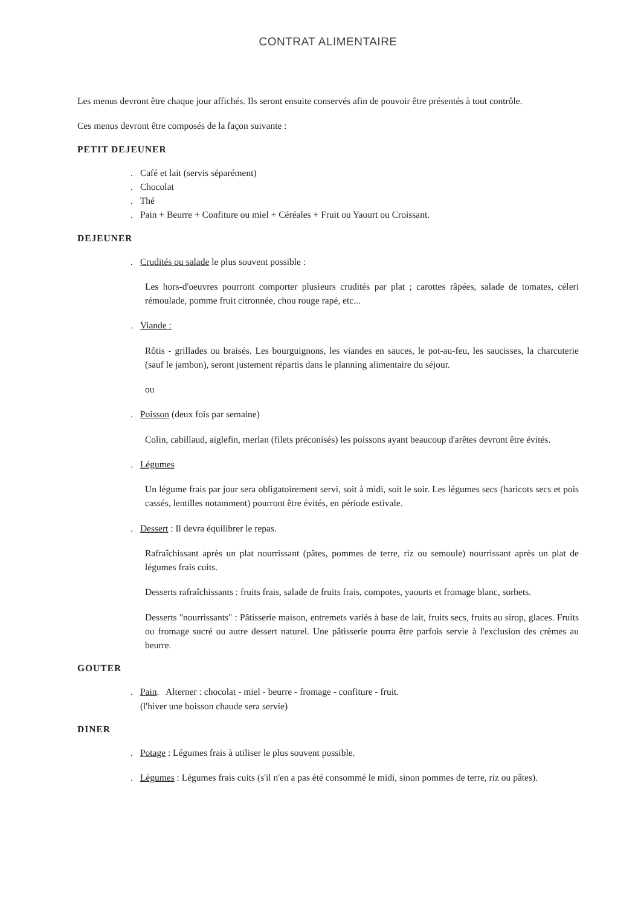CONTRAT ALIMENTAIRE
Les menus devront être chaque jour affichés. Ils seront ensuite conservés afin de pouvoir être présentés à tout contrôle.
Ces menus devront être composés de la façon suivante :
PETIT DEJEUNER
. Café et lait (servis séparément)
. Chocolat
. Thé
. Pain + Beurre + Confiture ou miel + Céréales + Fruit ou Yaourt ou Croissant.
DEJEUNER
. Crudités ou salade le plus souvent possible :
Les hors-d'oeuvres pourront comporter plusieurs crudités par plat ; carottes râpées, salade de tomates, céleri rémoulade, pomme fruit citronnée, chou rouge rapé, etc...
. Viande :
Rôtis - grillades ou braisés. Les bourguignons, les viandes en sauces, le pot-au-feu, les saucisses, la charcuterie (sauf le jambon), seront justement répartis dans le planning alimentaire du séjour.
ou
. Poisson (deux fois par semaine)
Colin, cabillaud, aiglefin, merlan (filets préconisés) les poissons ayant beaucoup d'arêtes devront être évités.
. Légumes
Un légume frais par jour sera obligatoirement servi, soit à midi, soit le soir. Les légumes secs (haricots secs et pois cassés, lentilles notamment) pourront être évités, en période estivale.
. Dessert : Il devra équilibrer le repas.
Rafraîchissant après un plat nourrissant (pâtes, pommes de terre, riz ou semoule) nourrissant après un plat de légumes frais cuits.
Desserts rafraîchissants : fruits frais, salade de fruits frais, compotes, yaourts et fromage blanc, sorbets.
Desserts "nourrissants" : Pâtisserie maison, entremets variés à base de lait, fruits secs, fruits au sirop, glaces. Fruits ou fromage sucré ou autre dessert naturel. Une pâtisserie pourra être parfois servie à l'exclusion des crèmes au beurre.
GOUTER
. Pain. Alterner : chocolat - miel - beurre - fromage - confiture - fruit.
(l'hiver une boisson chaude sera servie)
DINER
. Potage : Légumes frais à utiliser le plus souvent possible.
. Légumes : Légumes frais cuits (s'il n'en a pas été consommé le midi, sinon pommes de terre, riz ou pâtes).